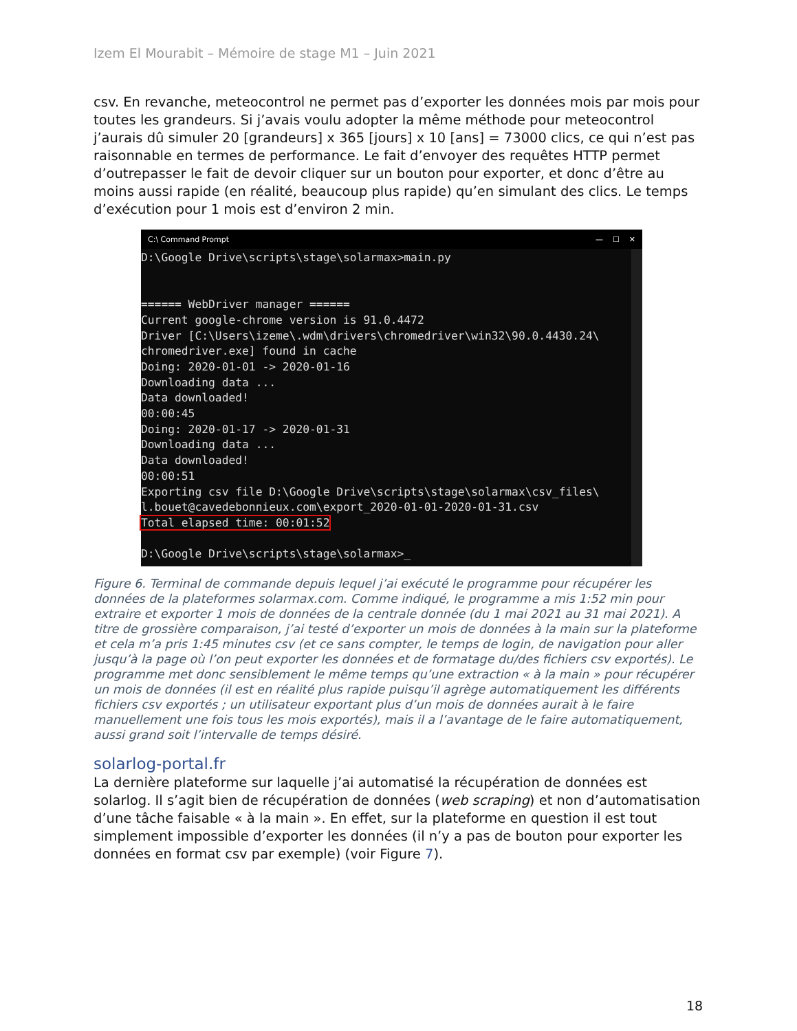Izem El Mourabit – Mémoire de stage M1 – Juin 2021
csv. En revanche, meteocontrol ne permet pas d’exporter les données mois par mois pour toutes les grandeurs. Si j’avais voulu adopter la même méthode pour meteocontrol j’aurais dû simuler 20 [grandeurs] x 365 [jours] x 10 [ans] = 73000 clics, ce qui n’est pas raisonnable en termes de performance. Le fait d’envoyer des requêtes HTTP permet d’outrepasser le fait de devoir cliquer sur un bouton pour exporter, et donc d’être au moins aussi rapide (en réalité, beaucoup plus rapide) qu’en simulant des clics. Le temps d’exécution pour 1 mois est d’environ 2 min.
C:\ Command Prompt — ☐ ✕
D:\Google Drive\scripts\stage\solarmax>main.py


====== WebDriver manager ======
Current google-chrome version is 91.0.4472
Driver [C:\Users\izeme\.wdm\drivers\chromedriver\win32\90.0.4430.24\
chromedriver.exe] found in cache
Doing: 2020-01-01 -> 2020-01-16
Downloading data ...
Data downloaded!
00:00:45
Doing: 2020-01-17 -> 2020-01-31
Downloading data ...
Data downloaded!
00:00:51
Exporting csv file D:\Google Drive\scripts\stage\solarmax\csv_files\
l.bouet@cavedebonnieux.com\export_2020-01-01-2020-01-31.csv
Total elapsed time: 00:01:52

D:\Google Drive\scripts\stage\solarmax>_
Figure 6. Terminal de commande depuis lequel j’ai exécuté le programme pour récupérer les données de la plateformes solarmax.com. Comme indiqué, le programme a mis 1:52 min pour extraire et exporter 1 mois de données de la centrale donnée (du 1 mai 2021 au 31 mai 2021). A titre de grossière comparaison, j’ai testé d’exporter un mois de données à la main sur la plateforme et cela m’a pris 1:45 minutes csv (et ce sans compter, le temps de login, de navigation pour aller jusqu’à la page où l’on peut exporter les données et de formatage du/des fichiers csv exportés). Le programme met donc sensiblement le même temps qu’une extraction « à la main » pour récupérer un mois de données (il est en réalité plus rapide puisqu’il agrège automatiquement les différents fichiers csv exportés ; un utilisateur exportant plus d’un mois de données aurait à le faire manuellement une fois tous les mois exportés), mais il a l’avantage de le faire automatiquement, aussi grand soit l’intervalle de temps désiré.
solarlog-portal.fr
La dernière plateforme sur laquelle j’ai automatisé la récupération de données est solarlog. Il s’agit bien de récupération de données (web scraping) et non d’automatisation d’une tâche faisable « à la main ». En effet, sur la plateforme en question il est tout simplement impossible d’exporter les données (il n’y a pas de bouton pour exporter les données en format csv par exemple) (voir Figure 7).
18